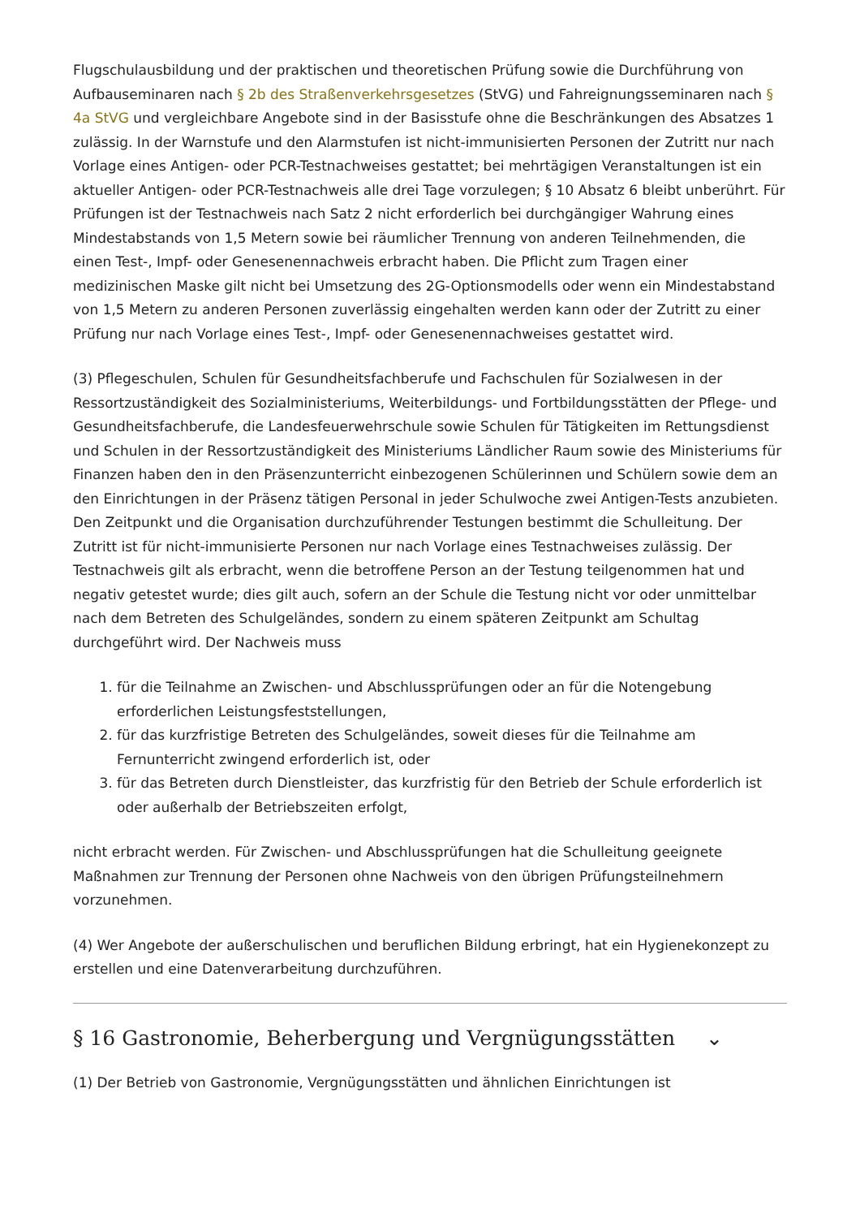Flugschulausbildung und der praktischen und theoretischen Prüfung sowie die Durchführung von Aufbauseminaren nach § 2b des Straßenverkehrsgesetzes (StVG) und Fahreignungsseminaren nach § 4a StVG und vergleichbare Angebote sind in der Basisstufe ohne die Beschränkungen des Absatzes 1 zulässig. In der Warnstufe und den Alarmstufen ist nicht-immunisierten Personen der Zutritt nur nach Vorlage eines Antigen- oder PCR-Testnachweises gestattet; bei mehrtägigen Veranstaltungen ist ein aktueller Antigen- oder PCR-Testnachweis alle drei Tage vorzulegen; § 10 Absatz 6 bleibt unberührt. Für Prüfungen ist der Testnachweis nach Satz 2 nicht erforderlich bei durchgängiger Wahrung eines Mindestabstands von 1,5 Metern sowie bei räumlicher Trennung von anderen Teilnehmenden, die einen Test-, Impf- oder Genesenennachweis erbracht haben. Die Pflicht zum Tragen einer medizinischen Maske gilt nicht bei Umsetzung des 2G-Optionsmodells oder wenn ein Mindestabstand von 1,5 Metern zu anderen Personen zuverlässig eingehalten werden kann oder der Zutritt zu einer Prüfung nur nach Vorlage eines Test-, Impf- oder Genesenennachweises gestattet wird.
(3) Pflegeschulen, Schulen für Gesundheitsfachberufe und Fachschulen für Sozialwesen in der Ressortzuständigkeit des Sozialministeriums, Weiterbildungs- und Fortbildungsstätten der Pflege- und Gesundheitsfachberufe, die Landesfeuerwehrschule sowie Schulen für Tätigkeiten im Rettungsdienst und Schulen in der Ressortzuständigkeit des Ministeriums Ländlicher Raum sowie des Ministeriums für Finanzen haben den in den Präsenzunterricht einbezogenen Schülerinnen und Schülern sowie dem an den Einrichtungen in der Präsenz tätigen Personal in jeder Schulwoche zwei Antigen-Tests anzubieten. Den Zeitpunkt und die Organisation durchzuführender Testungen bestimmt die Schulleitung. Der Zutritt ist für nicht-immunisierte Personen nur nach Vorlage eines Testnachweises zulässig. Der Testnachweis gilt als erbracht, wenn die betroffene Person an der Testung teilgenommen hat und negativ getestet wurde; dies gilt auch, sofern an der Schule die Testung nicht vor oder unmittelbar nach dem Betreten des Schulgeländes, sondern zu einem späteren Zeitpunkt am Schultag durchgeführt wird. Der Nachweis muss
1. für die Teilnahme an Zwischen- und Abschlussprüfungen oder an für die Notengebung erforderlichen Leistungsfeststellungen,
2. für das kurzfristige Betreten des Schulgeländes, soweit dieses für die Teilnahme am Fernunterricht zwingend erforderlich ist, oder
3. für das Betreten durch Dienstleister, das kurzfristig für den Betrieb der Schule erforderlich ist oder außerhalb der Betriebszeiten erfolgt,
nicht erbracht werden. Für Zwischen- und Abschlussprüfungen hat die Schulleitung geeignete Maßnahmen zur Trennung der Personen ohne Nachweis von den übrigen Prüfungsteilnehmern vorzunehmen.
(4) Wer Angebote der außerschulischen und beruflichen Bildung erbringt, hat ein Hygienekonzept zu erstellen und eine Datenverarbeitung durchzuführen.
§ 16 Gastronomie, Beherbergung und Vergnügungsstätten ⌄
(1) Der Betrieb von Gastronomie, Vergnügungsstätten und ähnlichen Einrichtungen ist